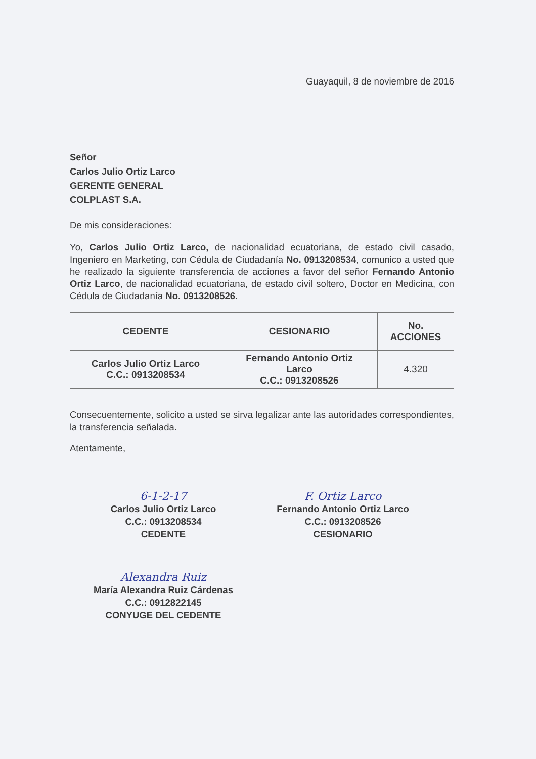Guayaquil, 8 de noviembre de 2016
Señor
Carlos Julio Ortiz Larco
GERENTE GENERAL
COLPLAST S.A.
De mis consideraciones:
Yo, Carlos Julio Ortiz Larco, de nacionalidad ecuatoriana, de estado civil casado, Ingeniero en Marketing, con Cédula de Ciudadanía No. 0913208534, comunico a usted que he realizado la siguiente transferencia de acciones a favor del señor Fernando Antonio Ortiz Larco, de nacionalidad ecuatoriana, de estado civil soltero, Doctor en Medicina, con Cédula de Ciudadanía No. 0913208526.
| CEDENTE | CESIONARIO | No. ACCIONES |
| --- | --- | --- |
| Carlos Julio Ortiz Larco C.C.: 0913208534 | Fernando Antonio Ortiz Larco C.C.: 0913208526 | 4.320 |
Consecuentemente, solicito a usted se sirva legalizar ante las autoridades correspondientes, la transferencia señalada.
Atentamente,
6-1-2-17
Carlos Julio Ortiz Larco
C.C.: 0913208534
CEDENTE
F. Ortiz Larco
Fernando Antonio Ortiz Larco
C.C.: 0913208526
CESIONARIO
Alexandra Ruiz
María Alexandra Ruiz Cárdenas
C.C.: 0912822145
CONYUGE DEL CEDENTE